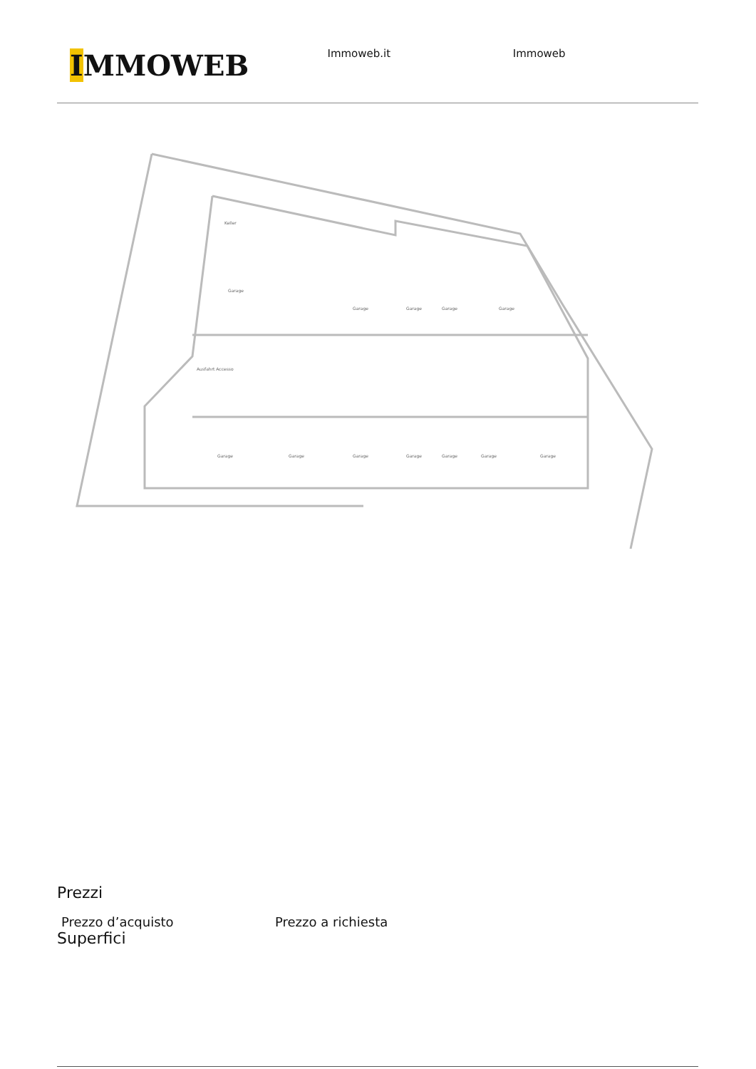IMMOWEB
Immoweb.it Immoweb
Keller
Garage
Garage
Garage
Garage
Garage
Garage
Garage
Garage
Garage
Garage
Garage
Garage
Ausfahrt Accesso
Prezzi
Prezzo d’acquisto Prezzo a richiesta
Superfici